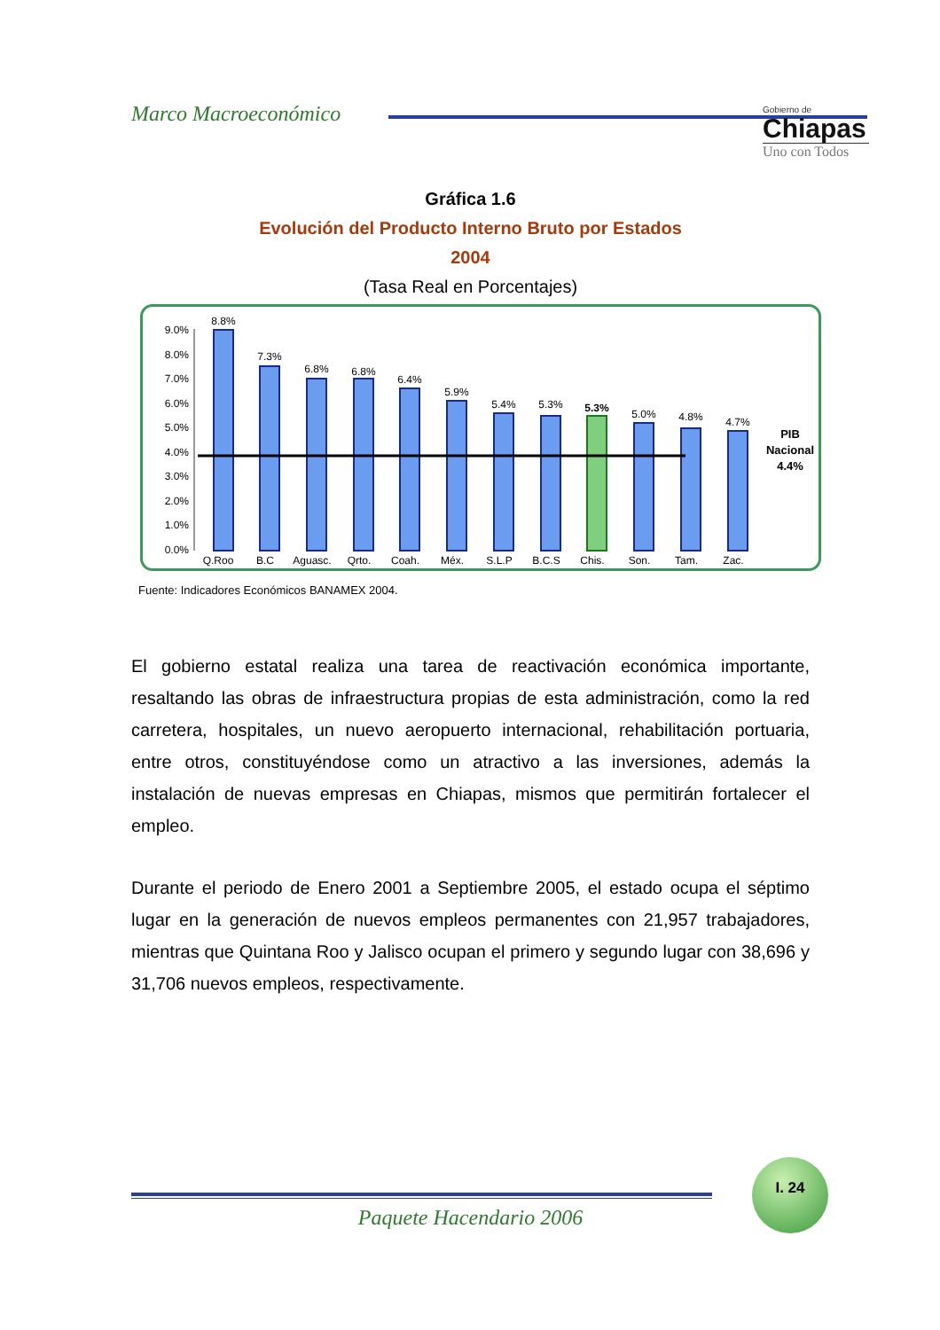Marco Macroeconómico
Gobierno de
Chiapas
Uno con Todos
Gráfica 1.6
Evolución del Producto Interno Bruto por Estados
2004
(Tasa Real en Porcentajes)
9.0%
8.0%
7.0%
6.0%
5.0%
4.0%
3.0%
2.0%
1.0%
0.0%
8.8%
7.3%
6.8%
6.8%
6.4%
5.9%
5.4%
5.3%
5.3%
5.0%
4.8%
4.7%
Q.Roo
B.C
Aguasc.
Qrto.
Coah.
Méx.
S.L.P
B.C.S
Chis.
Son.
Tam.
Zac.
PIB
Nacional
4.4%
Fuente: Indicadores Económicos BANAMEX 2004.
El gobierno estatal realiza una tarea de reactivación económica importante, resaltando las obras de infraestructura propias de esta administración, como la red carretera, hospitales, un nuevo aeropuerto internacional, rehabilitación portuaria, entre otros, constituyéndose como un atractivo a las inversiones, además la instalación de nuevas empresas en Chiapas, mismos que permitirán fortalecer el empleo.
Durante el periodo de Enero 2001 a Septiembre 2005, el estado ocupa el séptimo lugar en la generación de nuevos empleos permanentes con 21,957 trabajadores, mientras que Quintana Roo y Jalisco ocupan el primero y segundo lugar con 38,696 y 31,706 nuevos empleos, respectivamente.
I. 24
Paquete Hacendario 2006